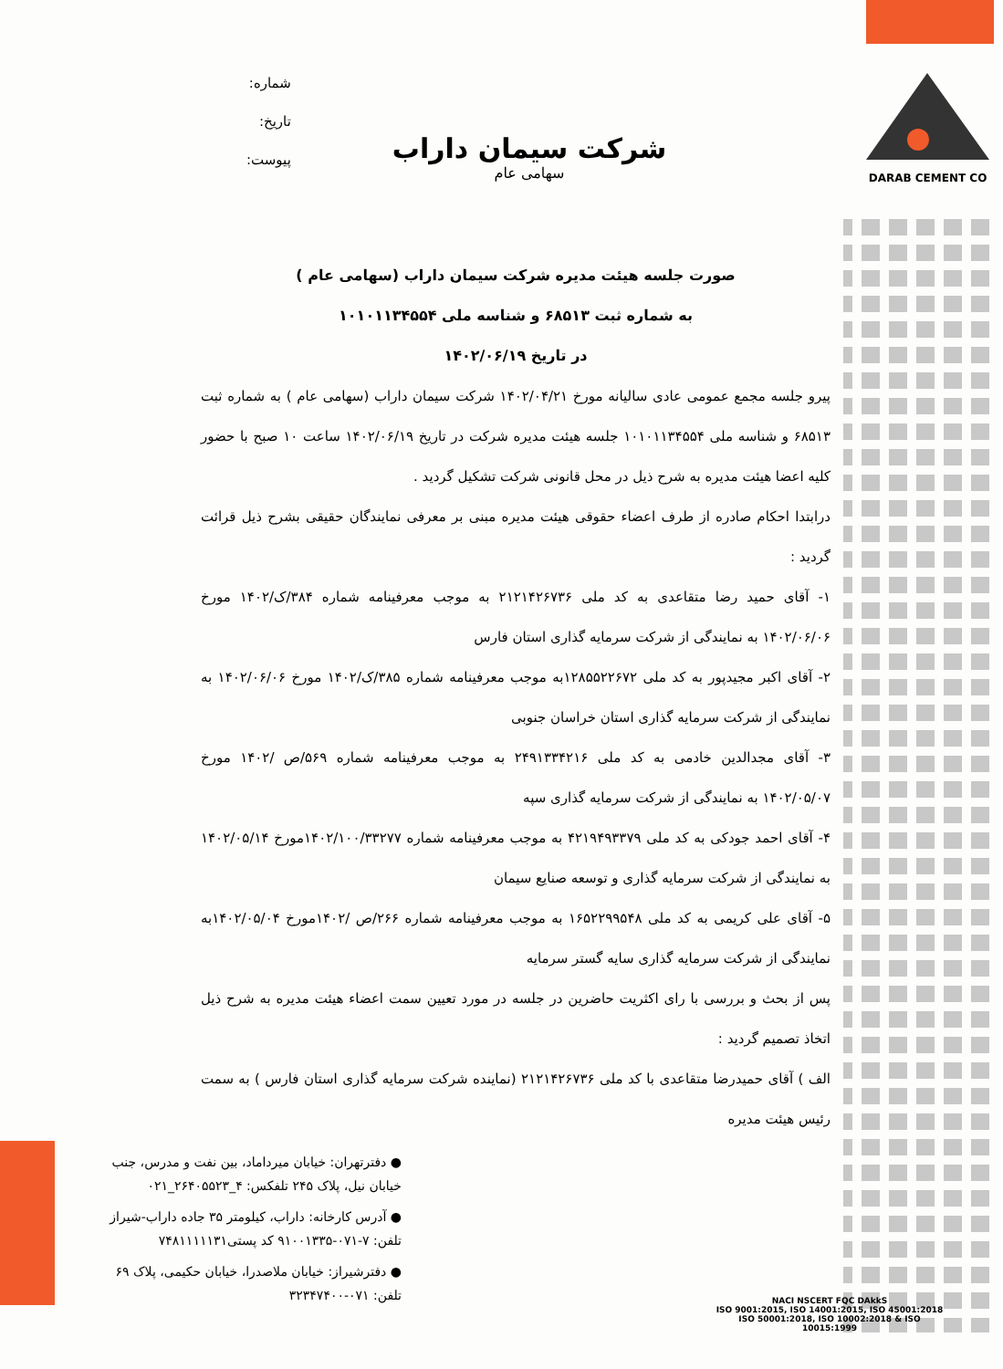DARAB CEMENT CO
شماره:
تاریخ:
پیوست:
شرکت سیمان داراب
سهامی عام
صورت جلسه هیئت مدیره شرکت سیمان داراب (سهامی عام )
به شماره ثبت ۶۸۵۱۳ و شناسه ملی ۱۰۱۰۱۱۳۴۵۵۴
در تاریخ ۱۴۰۲/۰۶/۱۹
پیرو جلسه مجمع عمومی عادی سالیانه مورخ ۱۴۰۲/۰۴/۲۱ شرکت سیمان داراب (سهامی عام ) به شماره ثبت ۶۸۵۱۳ و شناسه ملی ۱۰۱۰۱۱۳۴۵۵۴ جلسه هیئت مدیره شرکت در تاریخ ۱۴۰۲/۰۶/۱۹ ساعت ۱۰ صبح با حضور کلیه اعضا هیئت مدیره به شرح ذیل در محل قانونی شرکت تشکیل گردید .
درابتدا احکام صادره از طرف اعضاء حقوقی هیئت مدیره مبنی بر معرفی نمایندگان حقیقی بشرح ذیل قرائت گردید :
۱- آقای حمید رضا متقاعدی به کد ملی ۲۱۲۱۴۲۶۷۳۶ به موجب معرفینامه شماره ۳۸۴/ک/۱۴۰۲ مورخ ۱۴۰۲/۰۶/۰۶ به نمایندگی از شرکت سرمایه گذاری استان فارس
۲- آقای اکبر مجیدپور به کد ملی ۱۲۸۵۵۲۲۶۷۲به موجب معرفینامه شماره ۳۸۵/ک/۱۴۰۲ مورخ ۱۴۰۲/۰۶/۰۶ به نمایندگی از شرکت سرمایه گذاری استان خراسان جنوبی
۳- آقای مجدالدین خادمی به کد ملی ۲۴۹۱۳۳۴۲۱۶ به موجب معرفینامه شماره ۵۶۹/ص /۱۴۰۲ مورخ ۱۴۰۲/۰۵/۰۷ به نمایندگی از شرکت سرمایه گذاری سپه
۴- آقای احمد جودکی به کد ملی ۴۲۱۹۴۹۳۳۷۹ به موجب معرفینامه شماره ۱۴۰۲/۱۰۰/۳۳۲۷۷مورخ ۱۴۰۲/۰۵/۱۴ به نمایندگی از شرکت سرمایه گذاری و توسعه صنایع سیمان
۵- آقای علی کریمی به کد ملی ۱۶۵۲۲۹۹۵۴۸ به موجب معرفینامه شماره ۲۶۶/ص /۱۴۰۲مورخ ۱۴۰۲/۰۵/۰۴به نمایندگی از شرکت سرمایه گذاری سایه گستر سرمایه
پس از بحث و بررسی با رای اکثریت حاضرین در جلسه در مورد تعیین سمت اعضاء هیئت مدیره به شرح ذیل اتخاذ تصمیم گردید :
الف ) آقای حمیدرضا متقاعدی با کد ملی ۲۱۲۱۴۲۶۷۳۶ (نماینده شرکت سرمایه گذاری استان فارس ) به سمت رئیس هیئت مدیره
● دفترتهران: خیابان میرداماد، بین نفت و مدرس، جنب خیابان نیل، پلاک ۲۴۵ تلفکس: ۴_۲۶۴۰۵۵۲۳_۰۲۱
● آدرس کارخانه: داراب، کیلومتر ۳۵ جاده داراب-شیراز تلفن: ۷-۰۷۱-۹۱۰۰۱۳۳۵ کد پستی۷۴۸۱۱۱۱۱۳۱
● دفترشیراز: خیابان ملاصدرا، خیابان حکیمی، پلاک ۶۹ تلفن: ۰۷۱-۳۲۳۴۷۴۰۰
NACI NSCERT FQC DAkkS
ISO 9001:2015, ISO 14001:2015, ISO 45001:2018
ISO 50001:2018, ISO 10002:2018 & ISO 10015:1999